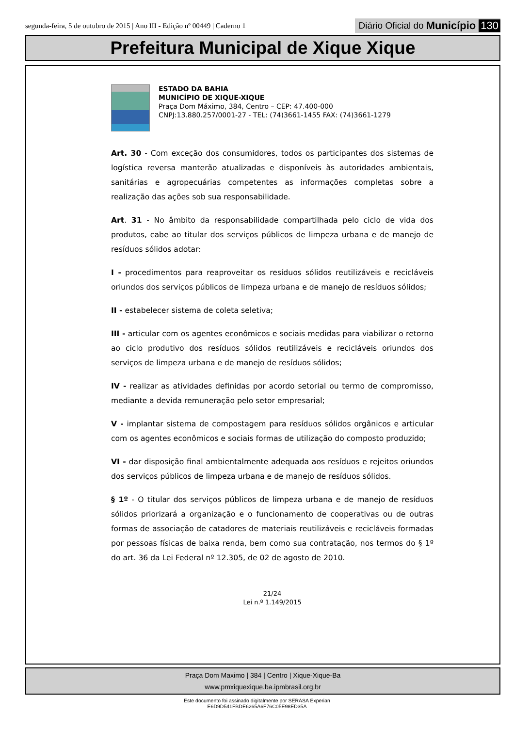segunda-feira, 5 de outubro de 2015 | Ano III - Edição nº 00449 | Caderno 1
Diário Oficial do Município 130
Prefeitura Municipal de Xique Xique
ESTADO DA BAHIA
MUNICÍPIO DE XIQUE-XIQUE
Praça Dom Máximo, 384, Centro – CEP: 47.400-000
CNPJ:13.880.257/0001-27 - TEL: (74)3661-1455 FAX: (74)3661-1279
Art. 30 - Com exceção dos consumidores, todos os participantes dos sistemas de logística reversa manterão atualizadas e disponíveis às autoridades ambientais, sanitárias e agropecuárias competentes as informações completas sobre a realização das ações sob sua responsabilidade.
Art. 31 - No âmbito da responsabilidade compartilhada pelo ciclo de vida dos produtos, cabe ao titular dos serviços públicos de limpeza urbana e de manejo de resíduos sólidos adotar:
I - procedimentos para reaproveitar os resíduos sólidos reutilizáveis e recicláveis oriundos dos serviços públicos de limpeza urbana e de manejo de resíduos sólidos;
II - estabelecer sistema de coleta seletiva;
III - articular com os agentes econômicos e sociais medidas para viabilizar o retorno ao ciclo produtivo dos resíduos sólidos reutilizáveis e recicláveis oriundos dos serviços de limpeza urbana e de manejo de resíduos sólidos;
IV - realizar as atividades definidas por acordo setorial ou termo de compromisso, mediante a devida remuneração pelo setor empresarial;
V - implantar sistema de compostagem para resíduos sólidos orgânicos e articular com os agentes econômicos e sociais formas de utilização do composto produzido;
VI - dar disposição final ambientalmente adequada aos resíduos e rejeitos oriundos dos serviços públicos de limpeza urbana e de manejo de resíduos sólidos.
§ 1º - O titular dos serviços públicos de limpeza urbana e de manejo de resíduos sólidos priorizará a organização e o funcionamento de cooperativas ou de outras formas de associação de catadores de materiais reutilizáveis e recicláveis formadas por pessoas físicas de baixa renda, bem como sua contratação, nos termos do § 1º do art. 36 da Lei Federal nº 12.305, de 02 de agosto de 2010.
21/24
Lei n.º 1.149/2015
Praça Dom Maximo | 384 | Centro | Xique-Xique-Ba
www.pmxiquexique.ba.ipmbrasil.org.br
Este documento foi assinado digitalmente por SERASA Experian
E6D9D541FBDE6265A6F76C05E98ED35A